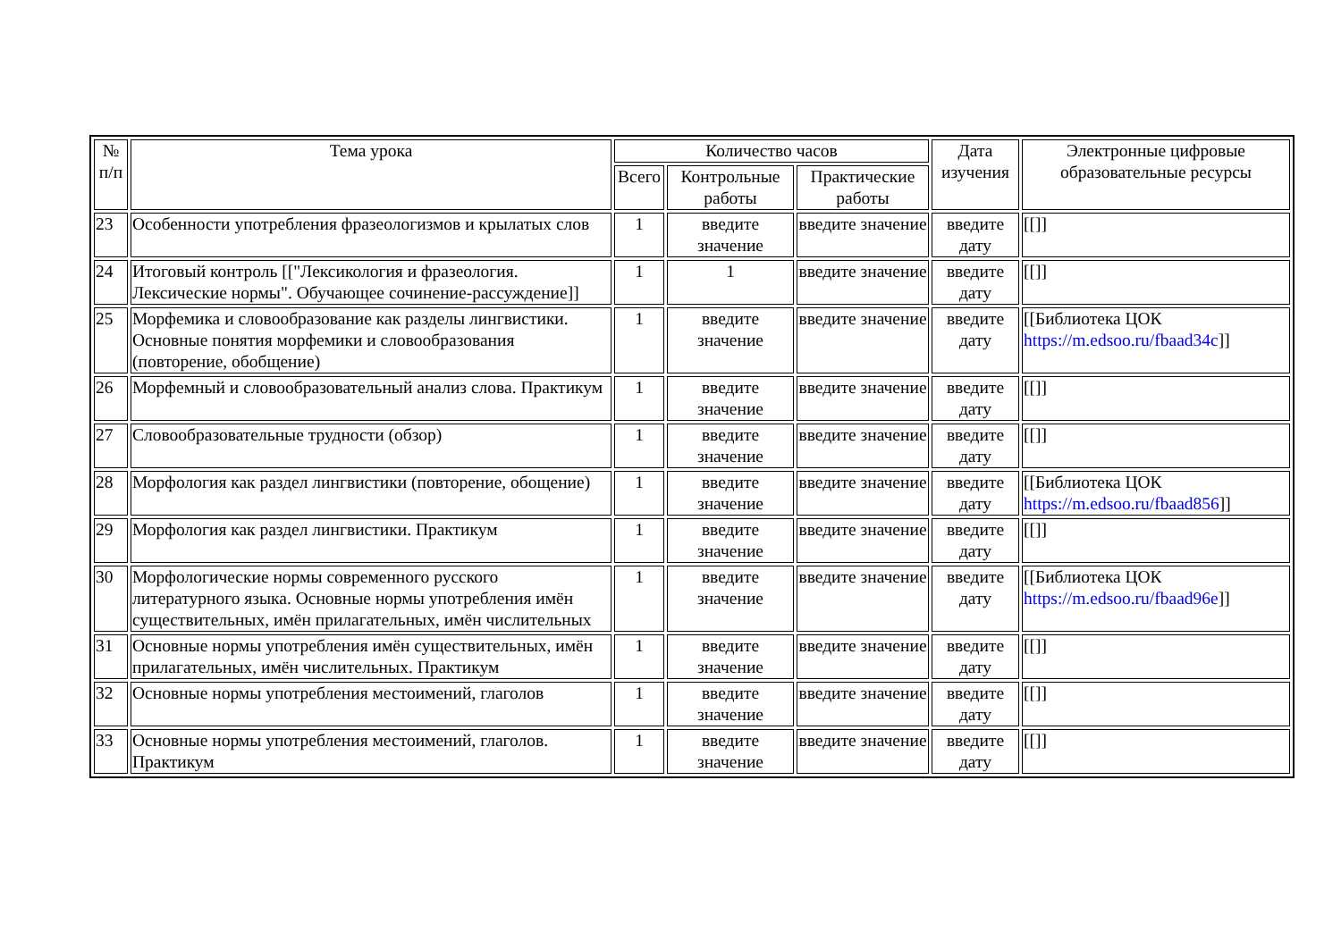| № п/п | Тема урока | Количество часов | | | Дата изучения | Электронные цифровые образовательные ресурсы |
| --- | --- | --- | --- | --- | --- | --- |
| | | Всего | Контрольные работы | Практические работы | | |
| 23 | Особенности употребления фразеологизмов и крылатых слов | 1 | введите значение | введите значение | введите дату | [[]] |
| 24 | Итоговый контроль [["Лексикология и фразеология. Лексические нормы". Обучающее сочинение-рассуждение]] | 1 | 1 | введите значение | введите дату | [[]] |
| 25 | Морфемика и словообразование как разделы лингвистики. Основные понятия морфемики и словообразования (повторение, обобщение) | 1 | введите значение | введите значение | введите дату | [[Библиотека ЦОК https://m.edsoo.ru/fbaad34c ]] |
| 26 | Морфемный и словообразовательный анализ слова. Практикум | 1 | введите значение | введите значение | введите дату | [[]] |
| 27 | Словообразовательные трудности (обзор) | 1 | введите значение | введите значение | введите дату | [[]] |
| 28 | Морфология как раздел лингвистики (повторение, обощение) | 1 | введите значение | введите значение | введите дату | [[Библиотека ЦОК https://m.edsoo.ru/fbaad856 ]] |
| 29 | Морфология как раздел лингвистики. Практикум | 1 | введите значение | введите значение | введите дату | [[]] |
| 30 | Морфологические нормы современного русского литературного языка. Основные нормы употребления имён существительных, имён прилагательных, имён числительных | 1 | введите значение | введите значение | введите дату | [[Библиотека ЦОК https://m.edsoo.ru/fbaad96e ]] |
| 31 | Основные нормы употребления имён существительных, имён прилагательных, имён числительных. Практикум | 1 | введите значение | введите значение | введите дату | [[]] |
| 32 | Основные нормы употребления местоимений, глаголов | 1 | введите значение | введите значение | введите дату | [[]] |
| 33 | Основные нормы употребления местоимений, глаголов. Практикум | 1 | введите значение | введите значение | введите дату | [[]] |